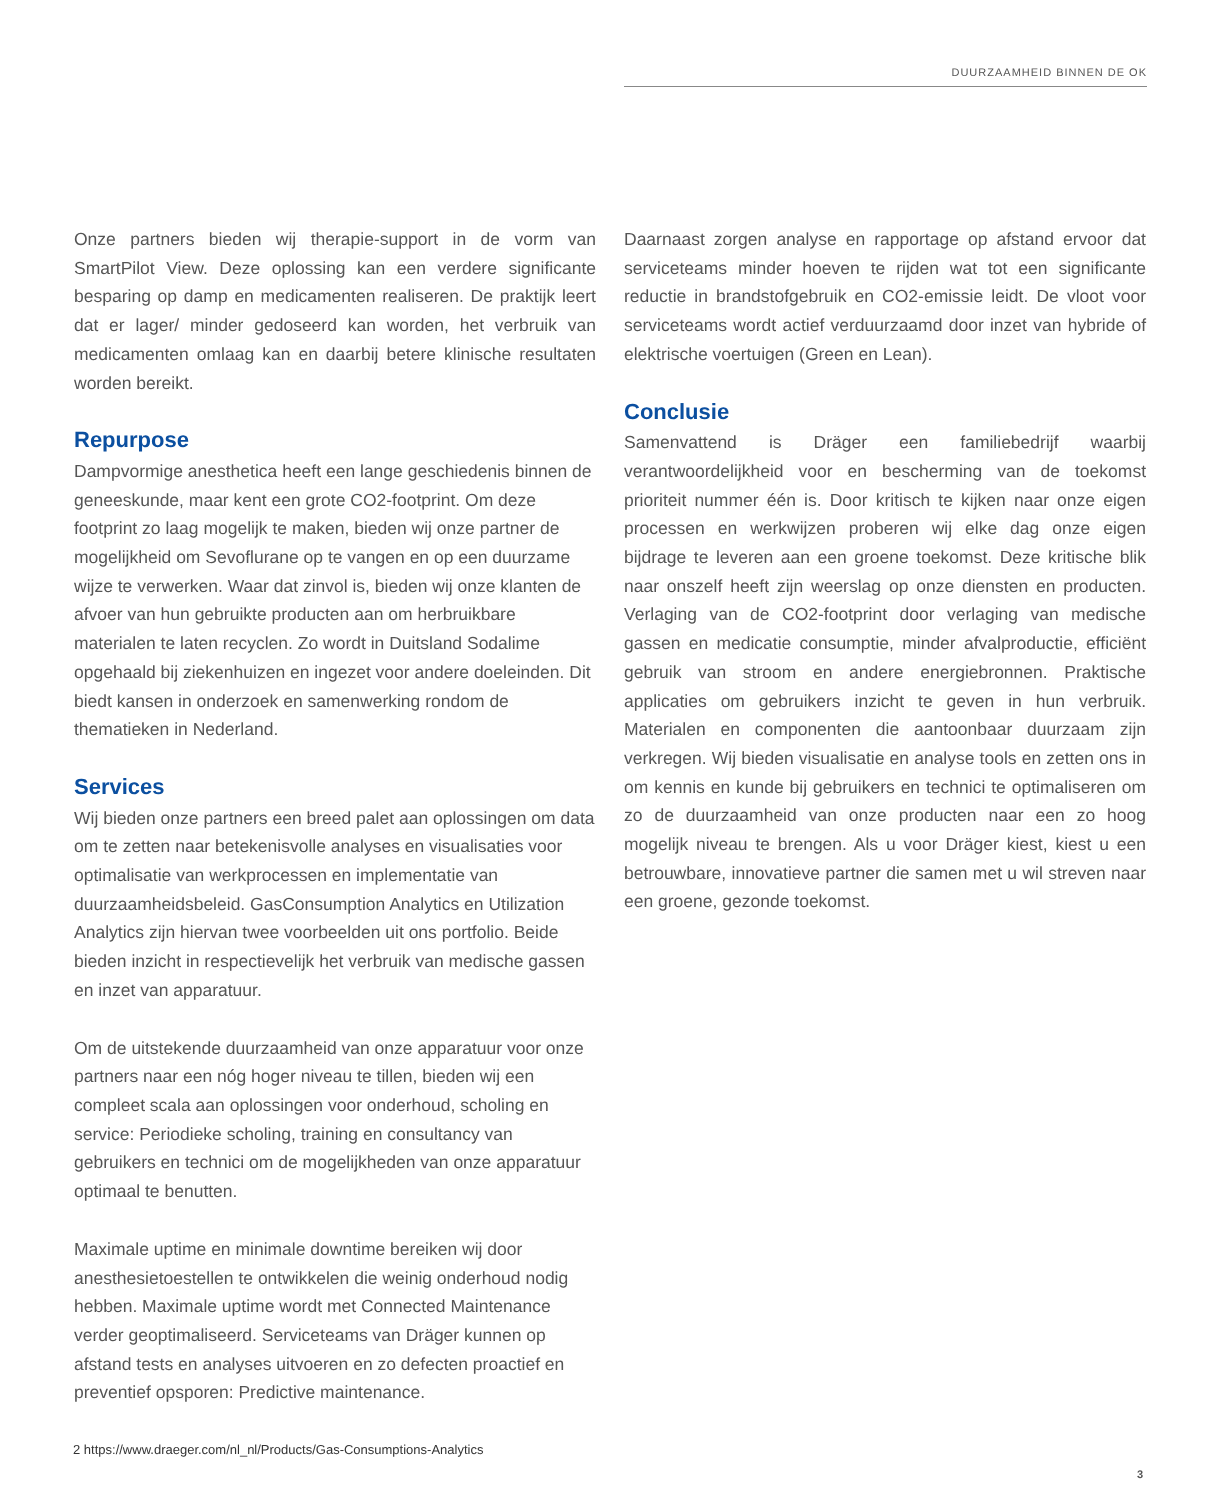DUURZAAMHEID BINNEN DE OK
Onze partners bieden wij therapie-support in de vorm van SmartPilot View. Deze oplossing kan een verdere significante besparing op damp en medicamenten realiseren. De praktijk leert dat er lager/ minder gedoseerd kan worden, het verbruik van medicamenten omlaag kan en daarbij betere klinische resultaten worden bereikt.
Repurpose
Dampvormige anesthetica heeft een lange geschiedenis binnen de geneeskunde, maar kent een grote CO2-footprint. Om deze footprint zo laag mogelijk te maken, bieden wij onze partner de mogelijkheid om Sevoflurane op te vangen en op een duurzame wijze te verwerken. Waar dat zinvol is, bieden wij onze klanten de afvoer van hun gebruikte producten aan om herbruikbare materialen te laten recyclen. Zo wordt in Duitsland Sodalime opgehaald bij ziekenhuizen en ingezet voor andere doeleinden. Dit biedt kansen in onderzoek en samenwerking rondom de thematieken in Nederland.
Services
Wij bieden onze partners een breed palet aan oplossingen om data om te zetten naar betekenisvolle analyses en visualisaties voor optimalisatie van werkprocessen en implementatie van duurzaamheidsbeleid. GasConsumption Analytics en Utilization Analytics zijn hiervan twee voorbeelden uit ons portfolio. Beide bieden inzicht in respectievelijk het verbruik van medische gassen en inzet van apparatuur.
Om de uitstekende duurzaamheid van onze apparatuur voor onze partners naar een nóg hoger niveau te tillen, bieden wij een compleet scala aan oplossingen voor onderhoud, scholing en service: Periodieke scholing, training en consultancy van gebruikers en technici om de mogelijkheden van onze apparatuur optimaal te benutten.
Maximale uptime en minimale downtime bereiken wij door anesthesietoestellen te ontwikkelen die weinig onderhoud nodig hebben. Maximale uptime wordt met Connected Maintenance verder geoptimaliseerd. Serviceteams van Dräger kunnen op afstand tests en analyses uitvoeren en zo defecten proactief en preventief opsporen: Predictive maintenance.
Daarnaast zorgen analyse en rapportage op afstand ervoor dat serviceteams minder hoeven te rijden wat tot een significante reductie in brandstofgebruik en CO2-emissie leidt. De vloot voor serviceteams wordt actief verduurzaamd door inzet van hybride of elektrische voertuigen (Green en Lean).
Conclusie
Samenvattend is Dräger een familiebedrijf waarbij verantwoordelijkheid voor en bescherming van de toekomst prioriteit nummer één is. Door kritisch te kijken naar onze eigen processen en werkwijzen proberen wij elke dag onze eigen bijdrage te leveren aan een groene toekomst. Deze kritische blik naar onszelf heeft zijn weerslag op onze diensten en producten. Verlaging van de CO2-footprint door verlaging van medische gassen en medicatie consumptie, minder afvalproductie, efficiënt gebruik van stroom en andere energiebronnen. Praktische applicaties om gebruikers inzicht te geven in hun verbruik. Materialen en componenten die aantoonbaar duurzaam zijn verkregen. Wij bieden visualisatie en analyse tools en zetten ons in om kennis en kunde bij gebruikers en technici te optimaliseren om zo de duurzaamheid van onze producten naar een zo hoog mogelijk niveau te brengen. Als u voor Dräger kiest, kiest u een betrouwbare, innovatieve partner die samen met u wil streven naar een groene, gezonde toekomst.
2 https://www.draeger.com/nl_nl/Products/Gas-Consumptions-Analytics
3